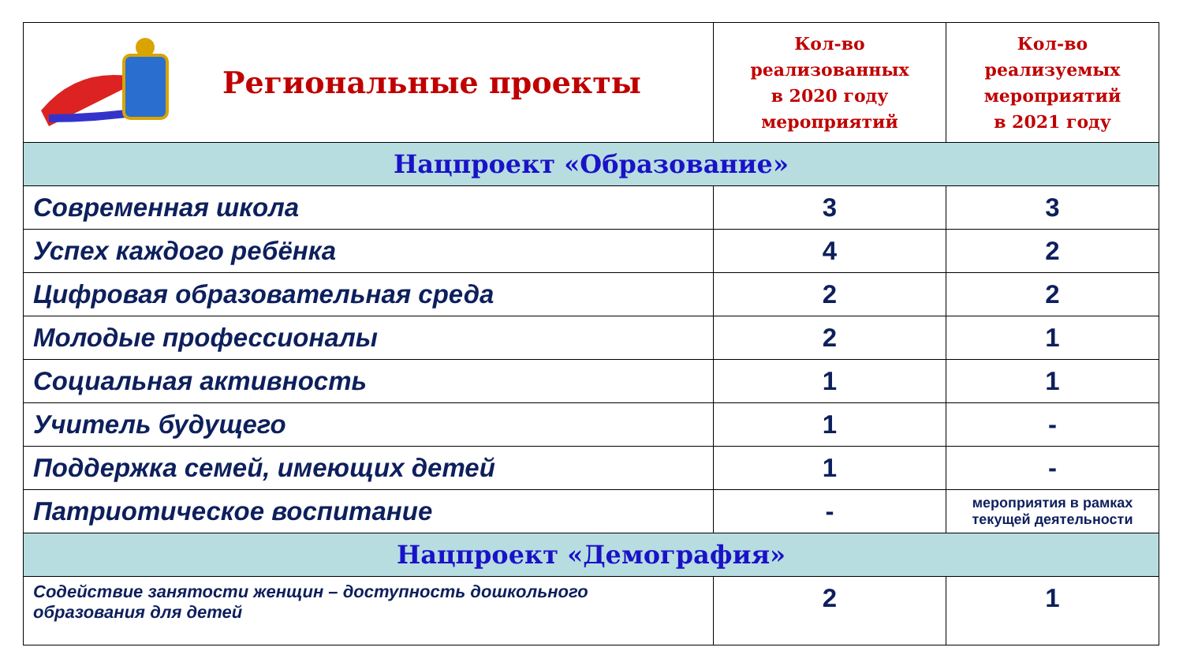| Региональные проекты | Кол-во реализованных в 2020 году мероприятий | Кол-во реализуемых мероприятий в 2021 году |
| Нацпроект «Образование» | | |
| Современная школа | 3 | 3 |
| Успех каждого ребёнка | 4 | 2 |
| Цифровая образовательная среда | 2 | 2 |
| Молодые профессионалы | 2 | 1 |
| Социальная активность | 1 | 1 |
| Учитель будущего | 1 | - |
| Поддержка семей, имеющих детей | 1 | - |
| Патриотическое воспитание | - | мероприятия в рамках текущей деятельности |
| Нацпроект «Демография» | | |
| Содействие занятости женщин – доступность дошкольного образования для детей | 2 | 1 |